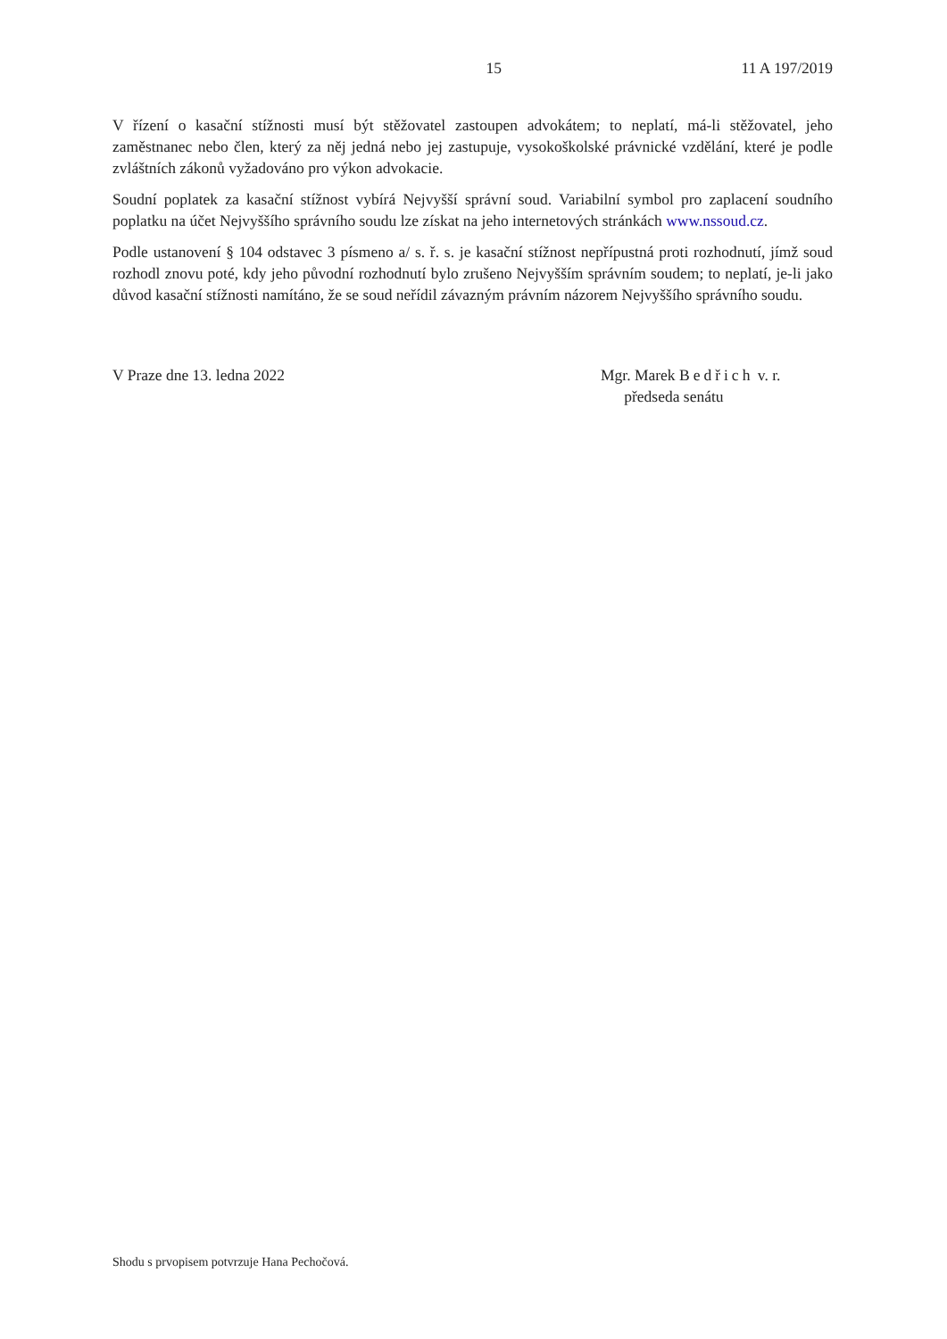15 11 A 197/2019
V řízení o kasační stížnosti musí být stěžovatel zastoupen advokátem; to neplatí, má-li stěžovatel, jeho zaměstnanec nebo člen, který za něj jedná nebo jej zastupuje, vysokoškolské právnické vzdělání, které je podle zvláštních zákonů vyžadováno pro výkon advokacie.
Soudní poplatek za kasační stížnost vybírá Nejvyšší správní soud. Variabilní symbol pro zaplacení soudního poplatku na účet Nejvyššího správního soudu lze získat na jeho internetových stránkách www.nssoud.cz.
Podle ustanovení § 104 odstavec 3 písmeno a/ s. ř. s. je kasační stížnost nepřípustná proti rozhodnutí, jímž soud rozhodl znovu poté, kdy jeho původní rozhodnutí bylo zrušeno Nejvyšším správním soudem; to neplatí, je-li jako důvod kasační stížnosti namítáno, že se soud neřídil závazným právním názorem Nejvyššího správního soudu.
V Praze dne 13. ledna 2022 Mgr. Marek Bedřich v. r.
předseda senátu
Shodu s prvopisem potvrzuje Hana Pechočová.